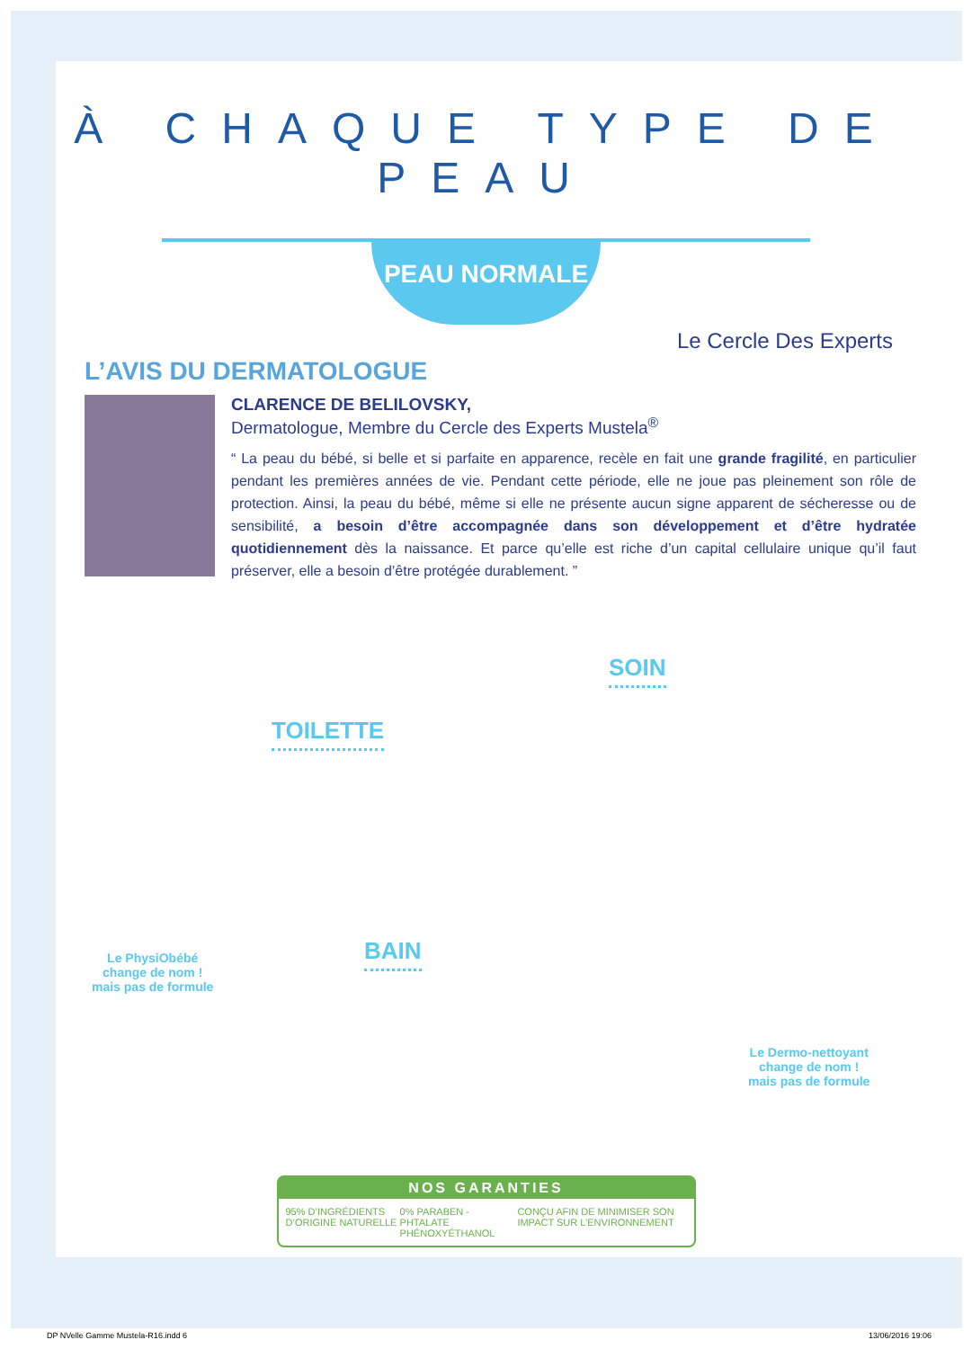À CHAQUE TYPE DE PEAU
PEAU NORMALE
L’AVIS DU DERMATOLOGUE
Le Cercle Des Experts
CLARENCE DE BELILOVSKY,
Dermatologue, Membre du Cercle des Experts Mustela<sup>®</sup>
“ La peau du bébé, si belle et si parfaite en apparence, recèle en fait une grande fragilité, en particulier pendant les premières années de vie. Pendant cette période, elle ne joue pas pleinement son rôle de protection. Ainsi, la peau du bébé, même si elle ne présente aucun signe apparent de sécheresse ou de sensibilité, a besoin d’être accompagnée dans son développement et d’être hydratée quotidiennement dès la naissance. Et parce qu’elle est riche d’un capital cellulaire unique qu’il faut préserver, elle a besoin d’être protégée durablement. ”
TOILETTE
SOIN
BAIN
Le PhysiObébé
change de nom !
mais pas de formule
Le Dermo-nettoyant
change de nom !
mais pas de formule
NOS GARANTIES
95% D’INGRÉDIENTS D’ORIGINE NATURELLE 0% PARABEN - PHTALATE PHÉNOXYÉTHANOL CONÇU AFIN DE MINIMISER SON IMPACT SUR L’ENVIRONNEMENT
DP NVelle Gamme Mustela-R16.indd 6 13/06/2016 19:06